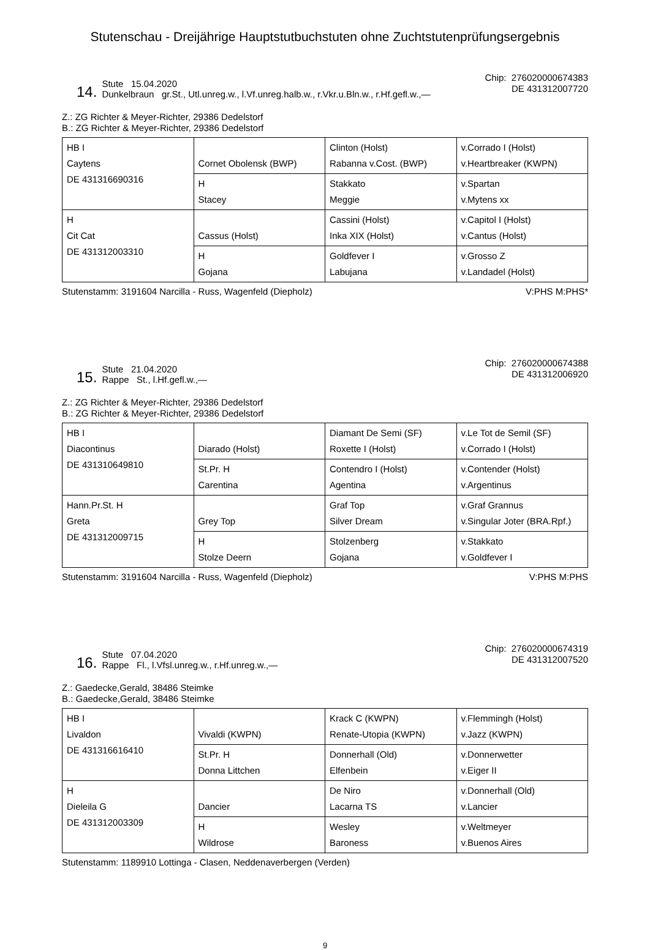Stutenschau - Dreijährige Hauptstutbuchstuten ohne Zuchtstutenprüfungsergebnis
14. Stute 15.04.2020
Dunkelbraun gr.St., Utl.unreg.w., l.Vf.unreg.halb.w., r.Vkr.u.Bln.w., r.Hf.gefl.w.,—
Chip: 276020000674383
DE 431312007720
Z.: ZG Richter & Meyer-Richter, 29386 Dedelstorf
B.: ZG Richter & Meyer-Richter, 29386 Dedelstorf
| HB I Caytens DE 431316690316 | Cornet Obolensk (BWP) | Clinton (Holst) Rabanna v.Cost. (BWP) | v.Corrado I (Holst) v.Heartbreaker (KWPN) |
| | H Stacey | Stakkato Meggie | v.Spartan v.Mytens xx |
| H Cit Cat DE 431312003310 | Cassus (Holst) | Cassini (Holst) Inka XIX (Holst) | v.Capitol I (Holst) v.Cantus (Holst) |
| | H Gojana | Goldfever I Labujana | v.Grosso Z v.Landadel (Holst) |
Stutenstamm: 3191604 Narcilla - Russ, Wagenfeld (Diepholz) V:PHS M:PHS*
15. Stute 21.04.2020
Rappe St., l.Hf.gefl.w.,—
Chip: 276020000674388
DE 431312006920
Z.: ZG Richter & Meyer-Richter, 29386 Dedelstorf
B.: ZG Richter & Meyer-Richter, 29386 Dedelstorf
| HB I Diacontinus DE 431310649810 | Diarado (Holst) | Diamant De Semi (SF) Roxette I (Holst) | v.Le Tot de Semil (SF) v.Corrado I (Holst) |
| | St.Pr. H Carentina | Contendro I (Holst) Agentina | v.Contender (Holst) v.Argentinus |
| Hann.Pr.St. H Greta DE 431312009715 | Grey Top | Graf Top Silver Dream | v.Graf Grannus v.Singular Joter (BRA.Rpf.) |
| | H Stolze Deern | Stolzenberg Gojana | v.Stakkato v.Goldfever I |
Stutenstamm: 3191604 Narcilla - Russ, Wagenfeld (Diepholz) V:PHS M:PHS
16. Stute 07.04.2020
Rappe Fl., l.Vfsl.unreg.w., r.Hf.unreg.w.,—
Chip: 276020000674319
DE 431312007520
Z.: Gaedecke,Gerald, 38486 Steimke
B.: Gaedecke,Gerald, 38486 Steimke
| HB I Livaldon DE 431316616410 | Vivaldi (KWPN) | Krack C (KWPN) Renate-Utopia (KWPN) | v.Flemmingh (Holst) v.Jazz (KWPN) |
| | St.Pr. H Donna Littchen | Donnerhall (Old) Elfenbein | v.Donnerwetter v.Eiger II |
| H Dieleila G DE 431312003309 | Dancier | De Niro Lacarna TS | v.Donnerhall (Old) v.Lancier |
| | H Wildrose | Wesley Baroness | v.Weltmeyer v.Buenos Aires |
Stutenstamm: 1189910 Lottinga - Clasen, Neddenaverbergen (Verden)
9